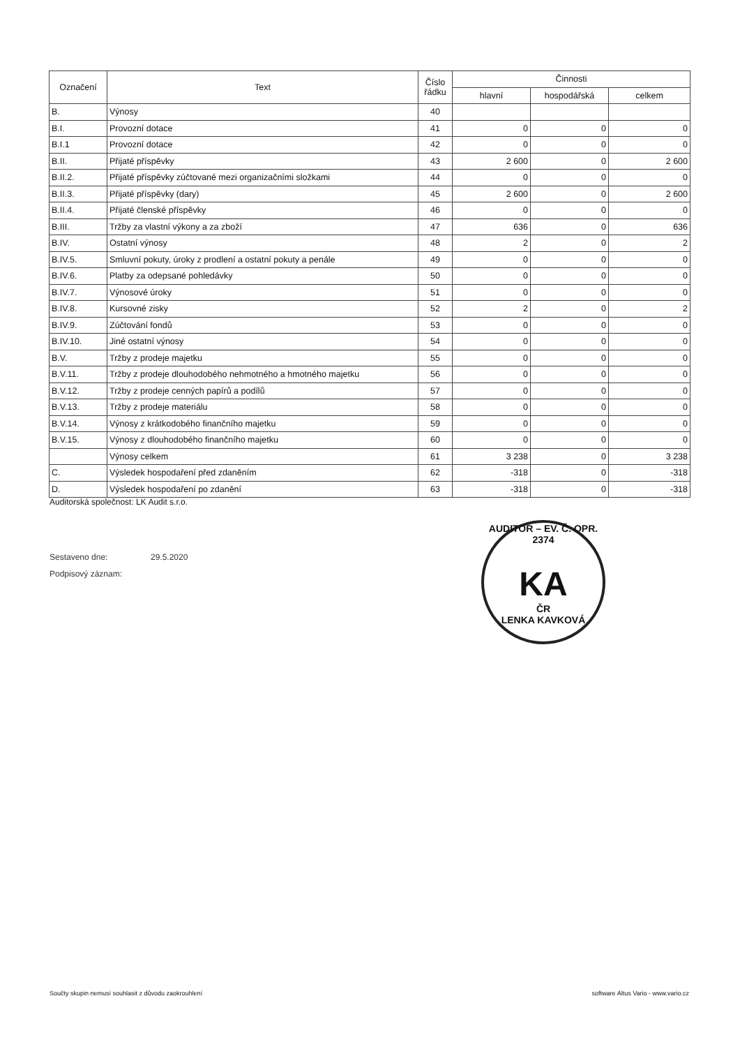| Označení | Text | Číslo řádku | Činnosti | | |
| --- | --- | --- | --- | --- | --- |
| | | | hlavní | hospodářská | celkem |
| B. | Výnosy | 40 | | | |
| B.I. | Provozní dotace | 41 | 0 | 0 | 0 |
| B.I.1 | Provozní dotace | 42 | 0 | 0 | 0 |
| B.II. | Přijaté příspěvky | 43 | 2 600 | 0 | 2 600 |
| B.II.2. | Přijaté příspěvky zúčtované mezi organizačními složkami | 44 | 0 | 0 | 0 |
| B.II.3. | Přijaté příspěvky (dary) | 45 | 2 600 | 0 | 2 600 |
| B.II.4. | Přijaté členské příspěvky | 46 | 0 | 0 | 0 |
| B.III. | Tržby za vlastní výkony a za zboží | 47 | 636 | 0 | 636 |
| B.IV. | Ostatní výnosy | 48 | 2 | 0 | 2 |
| B.IV.5. | Smluvní pokuty, úroky z prodlení a ostatní pokuty a penále | 49 | 0 | 0 | 0 |
| B.IV.6. | Platby za odepsané pohledávky | 50 | 0 | 0 | 0 |
| B.IV.7. | Výnosové úroky | 51 | 0 | 0 | 0 |
| B.IV.8. | Kursovné zisky | 52 | 2 | 0 | 2 |
| B.IV.9. | Zúčtování fondů | 53 | 0 | 0 | 0 |
| B.IV.10. | Jiné ostatní výnosy | 54 | 0 | 0 | 0 |
| B.V. | Tržby z prodeje majetku | 55 | 0 | 0 | 0 |
| B.V.11. | Tržby z prodeje dlouhodobého nehmotného a hmotného majetku | 56 | 0 | 0 | 0 |
| B.V.12. | Tržby z prodeje cenných papírů a podílů | 57 | 0 | 0 | 0 |
| B.V.13. | Tržby z prodeje materiálu | 58 | 0 | 0 | 0 |
| B.V.14. | Výnosy z krátkodobého finančního majetku | 59 | 0 | 0 | 0 |
| B.V.15. | Výnosy z dlouhodobého finančního majetku | 60 | 0 | 0 | 0 |
| | Výnosy celkem | 61 | 3 238 | 0 | 3 238 |
| C. | Výsledek hospodaření před zdaněním | 62 | -318 | 0 | -318 |
| D. | Výsledek hospodaření po zdanění | 63 | -318 | 0 | -318 |
Auditorská společnost: LK Audit s.r.o.
Sestaveno dne: 29.5.2020
Podpisový záznam:
AUDITOR – EV. Č. OPR. 2374
KA
ČR
LENKA KAVKOVÁ
Součty skupin nemusí souhlasit z důvodu zaokrouhlení
software Altus Vario - www.vario.cz